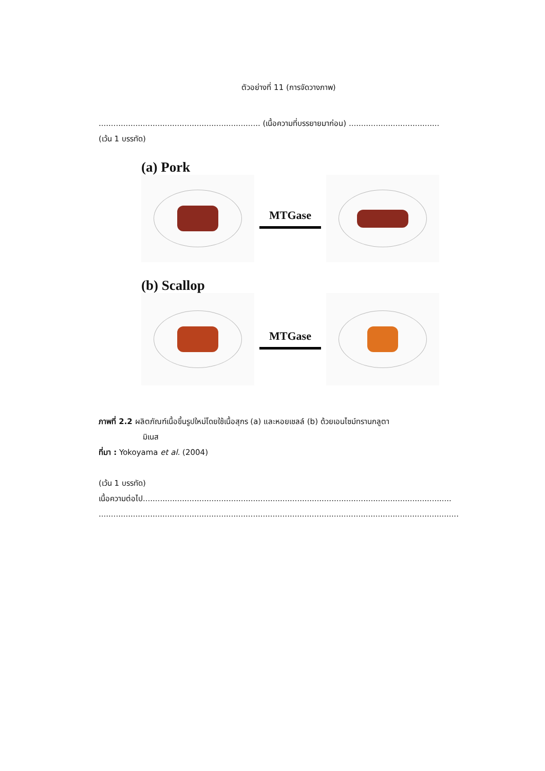ตัวอย่างที่ 11 (การจัดวางภาพ)
.................................................................. (เนื้อความที่บรรยายมาก่อน) .....................................
(เว้น 1 บรรทัด)
(a) Pork
MTGase
(b) Scallop
MTGase
ภาพที่ 2.2 ผลิตภัณฑ์เนื้อขึ้นรูปใหม่โดยใช้เนื้อสุกร (a) และหอยเชลล์ (b) ด้วยเอนไซม์ทรานกลูตา
มิเนส
ที่มา : Yokoyama et al. (2004)
(เว้น 1 บรรทัด)
เนื้อความต่อไป..............................................................................................................................
...................................................................................................................................................